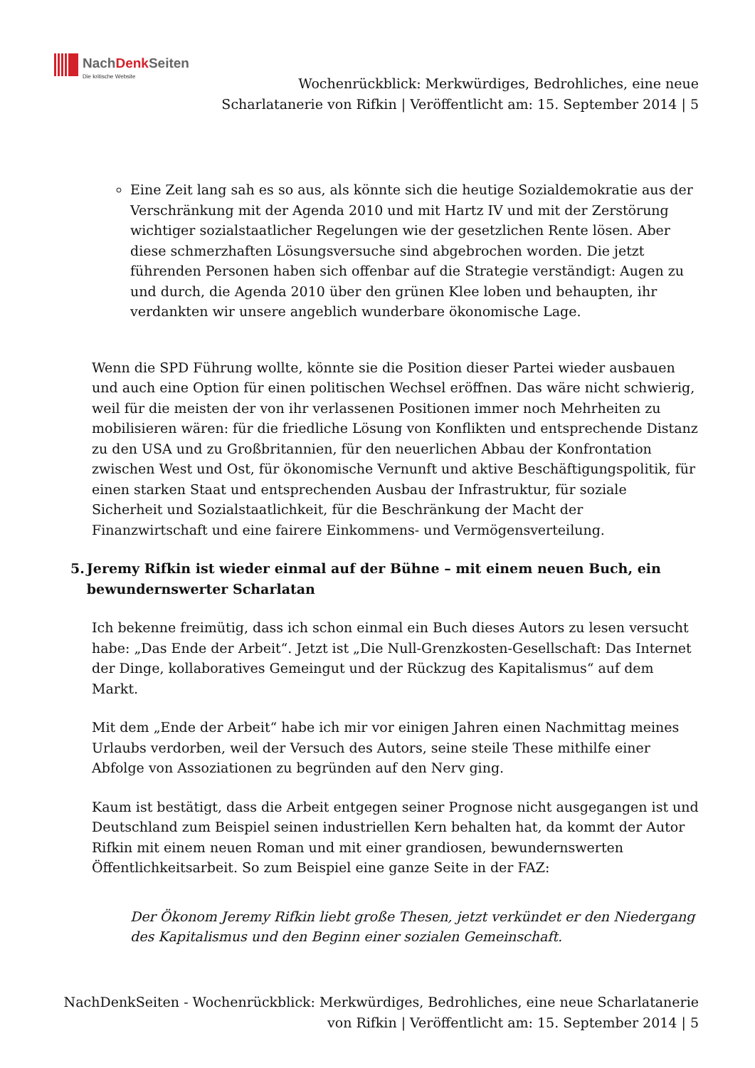NachDenk Seiten
Die kritische Website
Wochenrückblick: Merkwürdiges, Bedrohliches, eine neue Scharlatanerie von Rifkin | Veröffentlicht am: 15. September 2014 | 5
Eine Zeit lang sah es so aus, als könnte sich die heutige Sozialdemokratie aus der Verschränkung mit der Agenda 2010 und mit Hartz IV und mit der Zerstörung wichtiger sozialstaatlicher Regelungen wie der gesetzlichen Rente lösen. Aber diese schmerzhaften Lösungsversuche sind abgebrochen worden. Die jetzt führenden Personen haben sich offenbar auf die Strategie verständigt: Augen zu und durch, die Agenda 2010 über den grünen Klee loben und behaupten, ihr verdankten wir unsere angeblich wunderbare ökonomische Lage.
Wenn die SPD Führung wollte, könnte sie die Position dieser Partei wieder ausbauen und auch eine Option für einen politischen Wechsel eröffnen. Das wäre nicht schwierig, weil für die meisten der von ihr verlassenen Positionen immer noch Mehrheiten zu mobilisieren wären: für die friedliche Lösung von Konflikten und entsprechende Distanz zu den USA und zu Großbritannien, für den neuerlichen Abbau der Konfrontation zwischen West und Ost, für ökonomische Vernunft und aktive Beschäftigungspolitik, für einen starken Staat und entsprechenden Ausbau der Infrastruktur, für soziale Sicherheit und Sozialstaatlichkeit, für die Beschränkung der Macht der Finanzwirtschaft und eine fairere Einkommens- und Vermögensverteilung.
5. Jeremy Rifkin ist wieder einmal auf der Bühne – mit einem neuen Buch, ein bewundernswerter Scharlatan
Ich bekenne freimütig, dass ich schon einmal ein Buch dieses Autors zu lesen versucht habe: „Das Ende der Arbeit“. Jetzt ist „Die Null-Grenzkosten-Gesellschaft: Das Internet der Dinge, kollaboratives Gemeingut und der Rückzug des Kapitalismus“ auf dem Markt.
Mit dem „Ende der Arbeit“ habe ich mir vor einigen Jahren einen Nachmittag meines Urlaubs verdorben, weil der Versuch des Autors, seine steile These mithilfe einer Abfolge von Assoziationen zu begründen auf den Nerv ging.
Kaum ist bestätigt, dass die Arbeit entgegen seiner Prognose nicht ausgegangen ist und Deutschland zum Beispiel seinen industriellen Kern behalten hat, da kommt der Autor Rifkin mit einem neuen Roman und mit einer grandiosen, bewundernswerten Öffentlichkeitsarbeit. So zum Beispiel eine ganze Seite in der FAZ:
Der Ökonom Jeremy Rifkin liebt große Thesen, jetzt verkündet er den Niedergang des Kapitalismus und den Beginn einer sozialen Gemeinschaft.
NachDenkSeiten - Wochenrückblick: Merkwürdiges, Bedrohliches, eine neue Scharlatanerie von Rifkin | Veröffentlicht am: 15. September 2014 | 5